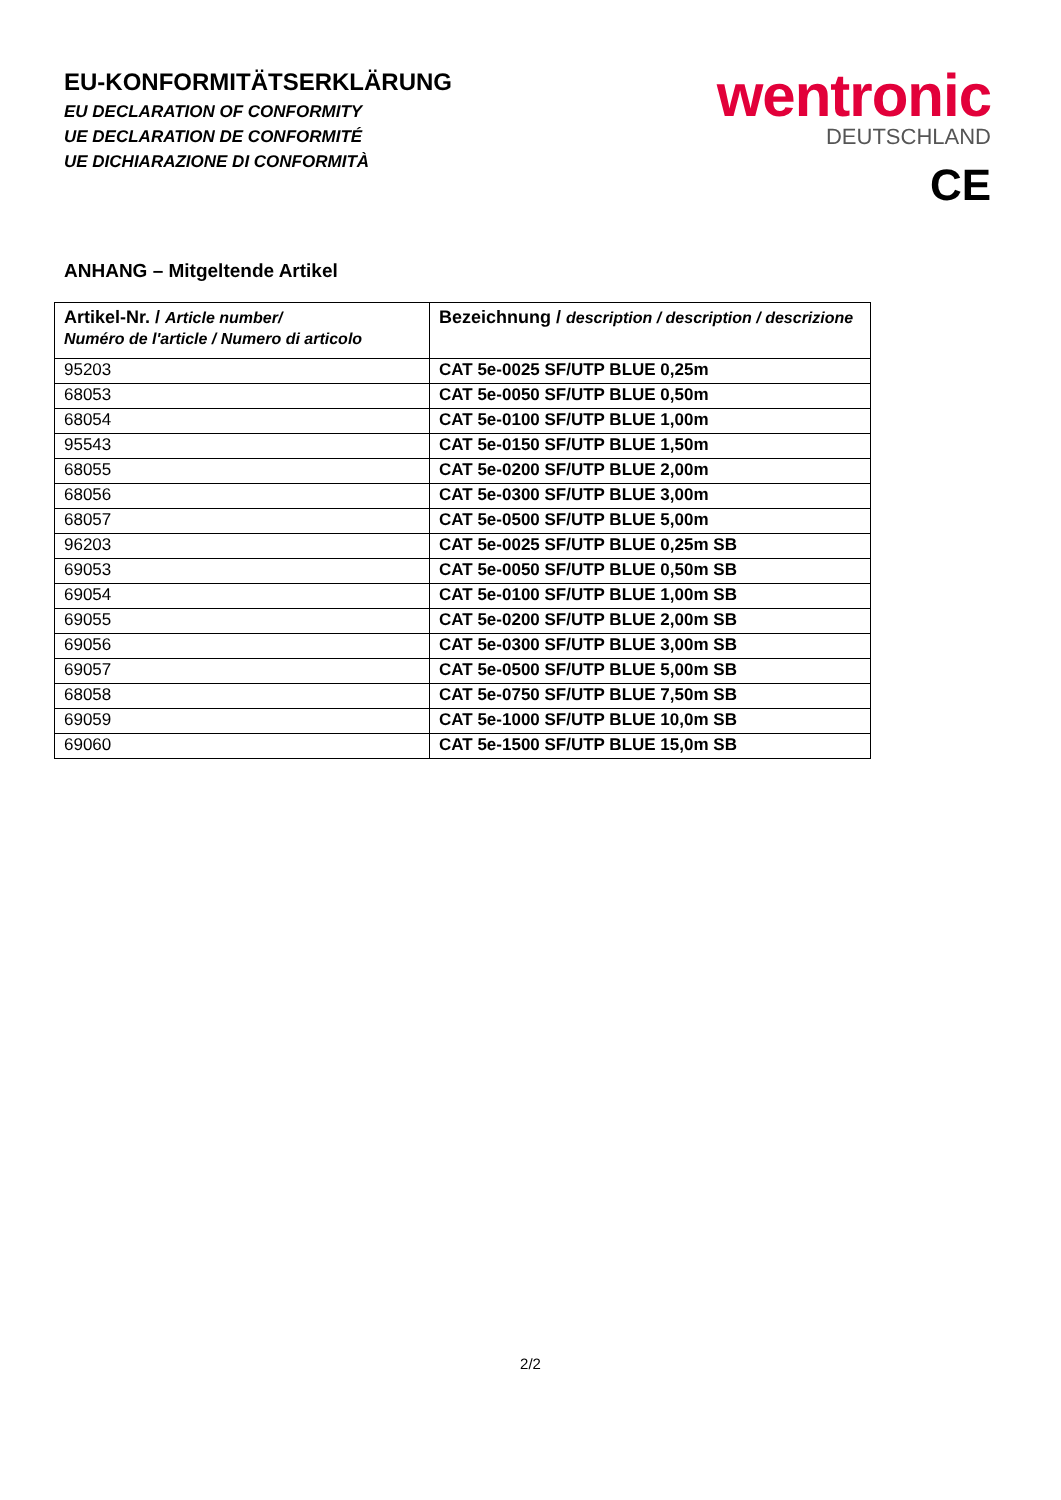EU-KONFORMITÄTSERKLÄRUNG
EU DECLARATION OF CONFORMITY
UE DECLARATION DE CONFORMITÉ
UE DICHIARAZIONE DI CONFORMITÀ
wentronic
DEUTSCHLAND
CE
ANHANG – Mitgeltende Artikel
| Artikel-Nr. / Article number/ Numéro de l'article / Numero di articolo | Bezeichnung / description / description / descrizione |
| --- | --- |
| 95203 | CAT 5e-0025 SF/UTP BLUE 0,25m |
| 68053 | CAT 5e-0050 SF/UTP BLUE 0,50m |
| 68054 | CAT 5e-0100 SF/UTP BLUE 1,00m |
| 95543 | CAT 5e-0150 SF/UTP BLUE 1,50m |
| 68055 | CAT 5e-0200 SF/UTP BLUE 2,00m |
| 68056 | CAT 5e-0300 SF/UTP BLUE 3,00m |
| 68057 | CAT 5e-0500 SF/UTP BLUE 5,00m |
| 96203 | CAT 5e-0025 SF/UTP BLUE 0,25m SB |
| 69053 | CAT 5e-0050 SF/UTP BLUE 0,50m SB |
| 69054 | CAT 5e-0100 SF/UTP BLUE 1,00m SB |
| 69055 | CAT 5e-0200 SF/UTP BLUE 2,00m SB |
| 69056 | CAT 5e-0300 SF/UTP BLUE 3,00m SB |
| 69057 | CAT 5e-0500 SF/UTP BLUE 5,00m SB |
| 68058 | CAT 5e-0750 SF/UTP BLUE 7,50m SB |
| 69059 | CAT 5e-1000 SF/UTP BLUE 10,0m SB |
| 69060 | CAT 5e-1500 SF/UTP BLUE 15,0m SB |
2/2